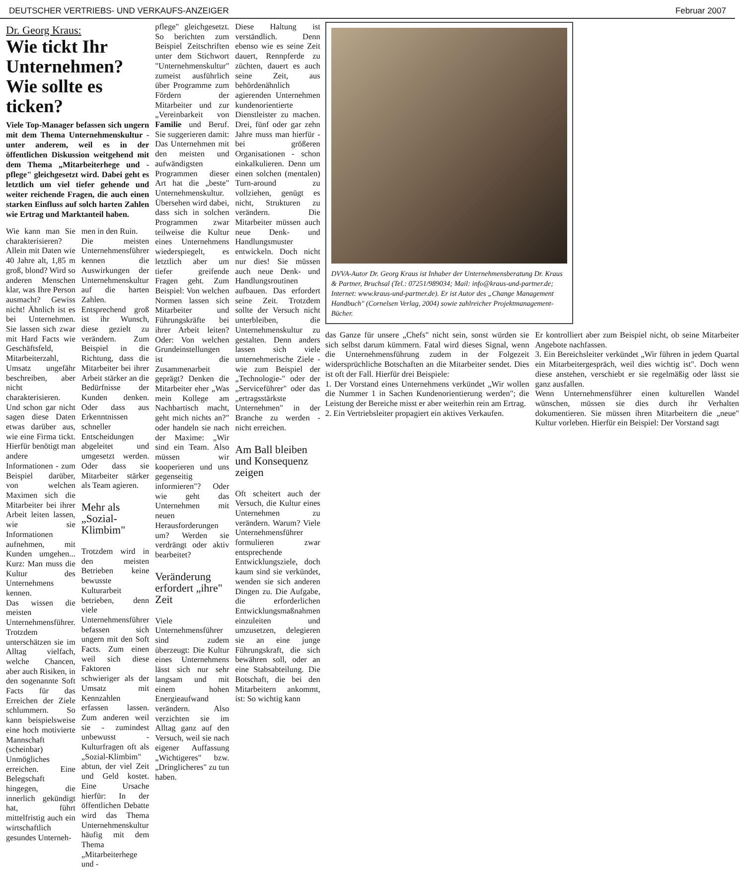DEUTSCHER VERTRIEBS- UND VERKAUFS-ANZEIGER Februar 2007
Dr. Georg Kraus:
Wie tickt Ihr Unternehmen? Wie sollte es ticken?
Viele Top-Manager befassen sich ungern mit dem Thema Unternehmenskultur - unter anderem, weil es in der öffentlichen Diskussion weitgehend mit dem Thema „Mitarbeiterhege und -pflege" gleichgesetzt wird. Dabei geht es letztlich um viel tiefer gehende und weiter reichende Fragen, die auch einen starken Einfluss auf solch harten Zahlen wie Ertrag und Marktanteil haben.
Wie kann man Sie charakterisieren? Allein mit Daten wie 40 Jahre alt, 1,85 m groß, blond? Wird so anderen Menschen klar, was Ihre Person ausmacht? Gewiss nicht! Ähnlich ist es bei Unternehmen. Sie lassen sich zwar mit Hard Facts wie Geschäftsfeld, Mitarbeiterzahl, Umsatz ungefähr beschreiben, aber nicht charakterisieren. Und schon gar nicht sagen diese Daten etwas darüber aus, wie eine Firma tickt. Hierfür benötigt man andere Informationen - zum Beispiel darüber, von welchen Maximen sich die Mitarbeiter bei ihrer Arbeit leiten lassen, wie sie Informationen aufnehmen, mit Kunden umgehen... Kurz: Man muss die Kultur des Unternehmens kennen.
Das wissen die meisten Unternehmensführer. Trotzdem unterschätzen sie im Alltag vielfach, welche Chancen, aber auch Risiken, in den sogenannte Soft Facts für das Erreichen der Ziele schlummern. So kann beispielsweise eine hoch motivierte Mannschaft (scheinbar) Unmögliches erreichen. Eine Belegschaft hingegen, die innerlich gekündigt hat, führt mittelfristig auch ein wirtschaftlich gesundes Unterneh-
men in den Ruin.
Die meisten Unternehmensführer kennen die Auswirkungen der Unternehmenskultur auf die harten Zahlen. Entsprechend groß ist ihr Wunsch, diese gezielt zu verändern. Zum Beispiel in die Richtung, dass die Mitarbeiter bei ihrer Arbeit stärker an die Bedürfnisse der Kunden denken. Oder dass aus Erkenntnissen schneller Entscheidungen abgeleitet und umgesetzt werden. Oder dass sie Mitarbeiter stärker als Team agieren.
Mehr als „Sozial-Klimbim"
Trotzdem wird in den meisten Betrieben keine bewusste Kulturarbeit betrieben, denn viele Unternehmensführer befassen sich ungern mit den Soft Facts. Zum einen weil sich diese Faktoren schwieriger als der Umsatz mit Kennzahlen erfassen lassen. Zum anderen weil sie - zumindest unbewusst - Kulturfragen oft als „Sozial-Klimbim" abtun, der viel Zeit und Geld kostet. Eine Ursache hierfür: In der öffentlichen Debatte wird das Thema Unternehmenskultur häufig mit dem Thema „Mitarbeiterhege und -
pflege" gleichgesetzt. So berichten zum Beispiel Zeitschriften unter dem Stichwort "Unternehmenskultur" zumeist ausführlich über Programme zum Fördern der Mitarbeiter und zur „Vereinbarkeit von Familie und Beruf. Sie suggerieren damit: Das Unternehmen mit den meisten und aufwändigsten Programmen dieser Art hat die „beste" Unternehmenskultur.
Übersehen wird dabei, dass sich in solchen Programmen zwar teilweise die Kultur eines Unternehmens wiederspiegelt, es letztlich aber um tiefer greifende Fragen geht. Zum Beispiel: Von welchen Normen lassen sich Mitarbeiter und Führungskräfte bei ihrer Arbeit leiten? Oder: Von welchen Grundeinstellungen ist die Zusammenarbeit geprägt? Denken die Mitarbeiter eher „Was mein Kollege am Nachbartisch macht, geht mich nichts an?" oder handeln sie nach der Maxime: „Wir sind ein Team. Also müssen wir kooperieren und uns gegenseitig informieren"? Oder wie geht das Unternehmen mit neuen Herausforderungen um? Werden sie verdrängt oder aktiv bearbeitet?
Veränderung erfordert „ihre" Zeit
Viele Unternehmensführer sind zudem überzeugt: Die Kultur eines Unternehmens lässt sich nur sehr langsam und mit einem hohen Energieaufwand verändern. Also verzichten sie im Alltag ganz auf den Versuch, weil sie nach eigener Auffassung „Wichtigeres" bzw. „Dringlicheres" zu tun haben.
Diese Haltung ist verständlich. Denn ebenso wie es seine Zeit dauert, Rennpferde zu züchten, dauert es auch seine Zeit, aus behördenähnlich agierenden Unternehmen kundenorientierte Dienstleister zu machen. Drei, fünf oder gar zehn Jahre muss man hierfür - bei größeren Organisationen - schon einkalkulieren. Denn um einen solchen (mentalen) Turn-around zu vollziehen, genügt es nicht, Strukturen zu verändern. Die Mitarbeiter müssen auch neue Denk- und Handlungsmuster entwickeln. Doch nicht nur dies! Sie müssen auch neue Denk- und Handlungsroutinen aufbauen. Das erfordert seine Zeit. Trotzdem sollte der Versuch nicht unterbleiben, die Unternehmenskultur zu gestalten. Denn anders lassen sich viele unternehmerische Ziele - wie zum Beispiel der „Technologie-" oder der „Serviceführer" oder das „ertragsstärkste Unternehmen" in der Branche zu werden - nicht erreichen.
Am Ball bleiben und Konsequenz zeigen
Oft scheitert auch der Versuch, die Kultur eines Unternehmen zu verändern. Warum? Viele Unternehmensführer formulieren zwar entsprechende Entwicklungsziele, doch kaum sind sie verkündet, wenden sie sich anderen Dingen zu. Die Aufgabe, die erforderlichen Entwicklungsmaßnahmen einzuleiten und umzusetzen, delegieren sie an eine junge Führungskraft, die sich bewähren soll, oder an eine Stabsabteilung. Die Botschaft, die bei den Mitarbeitern ankommt, ist: So wichtig kann
DVVA-Autor Dr. Georg Kraus ist Inhaber der Unternehmensberatung Dr. Kraus & Partner, Bruchsal (Tel.: 07251/989034; Mail: info@kraus-und-partner.de; Internet: www.kraus-und-partner.de). Er ist Autor des „Change Management Handbuch" (Cornelsen Verlag, 2004) sowie zahlreicher Projektmanagement-Bücher.
das Ganze für unsere „Chefs" nicht sein, sonst würden sie sich selbst darum kümmern. Fatal wird dieses Signal, wenn die Unternehmensführung zudem in der Folgezeit widersprüchliche Botschaften an die Mitarbeiter sendet. Dies ist oft der Fall. Hierfür drei Beispiele:
1. Der Vorstand eines Unternehmens verkündet „Wir wollen die Nummer 1 in Sachen Kundenorientierung werden"; die Leistung der Bereiche misst er aber weiterhin rein am Ertrag.
2. Ein Vertriebsleiter propagiert ein aktives Verkaufen.
Er kontrolliert aber zum Beispiel nicht, ob seine Mitarbeiter Angebote nachfassen.
3. Ein Bereichsleiter verkündet „Wir führen in jedem Quartal ein Mitarbeitergespräch, weil dies wichtig ist". Doch wenn diese anstehen, verschiebt er sie regelmäßig oder lässt sie ganz ausfallen.
Wenn Unternehmensführer einen kulturellen Wandel wünschen, müssen sie dies durch ihr Verhalten dokumentieren. Sie müssen ihren Mitarbeitern die „neue" Kultur vorleben. Hierfür ein Beispiel: Der Vorstand sagt